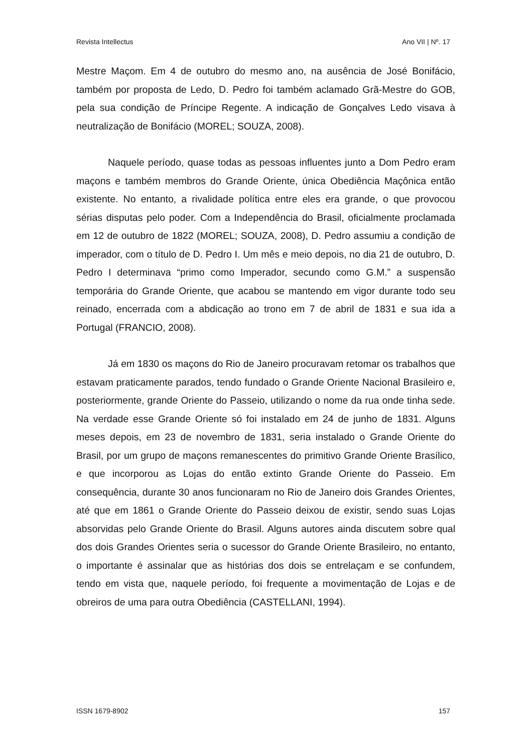Revista Intellectus Ano VII | Nº. 17
Mestre Maçom. Em 4 de outubro do mesmo ano, na ausência de José Bonifácio, também por proposta de Ledo, D. Pedro foi também aclamado Grã-Mestre do GOB, pela sua condição de Príncipe Regente. A indicação de Gonçalves Ledo visava à neutralização de Bonifácio (MOREL; SOUZA, 2008).
Naquele período, quase todas as pessoas influentes junto a Dom Pedro eram maçons e também membros do Grande Oriente, única Obediência Maçônica então existente. No entanto, a rivalidade política entre eles era grande, o que provocou sérias disputas pelo poder. Com a Independência do Brasil, oficialmente proclamada em 12 de outubro de 1822 (MOREL; SOUZA, 2008), D. Pedro assumiu a condição de imperador, com o título de D. Pedro I. Um mês e meio depois, no dia 21 de outubro, D. Pedro I determinava “primo como Imperador, secundo como G.M.” a suspensão temporária do Grande Oriente, que acabou se mantendo em vigor durante todo seu reinado, encerrada com a abdicação ao trono em 7 de abril de 1831 e sua ida a Portugal (FRANCIO, 2008).
Já em 1830 os maçons do Rio de Janeiro procuravam retomar os trabalhos que estavam praticamente parados, tendo fundado o Grande Oriente Nacional Brasileiro e, posteriormente, grande Oriente do Passeio, utilizando o nome da rua onde tinha sede. Na verdade esse Grande Oriente só foi instalado em 24 de junho de 1831. Alguns meses depois, em 23 de novembro de 1831, seria instalado o Grande Oriente do Brasil, por um grupo de maçons remanescentes do primitivo Grande Oriente Brasílico, e que incorporou as Lojas do então extinto Grande Oriente do Passeio. Em consequência, durante 30 anos funcionaram no Rio de Janeiro dois Grandes Orientes, até que em 1861 o Grande Oriente do Passeio deixou de existir, sendo suas Lojas absorvidas pelo Grande Oriente do Brasil. Alguns autores ainda discutem sobre qual dos dois Grandes Orientes seria o sucessor do Grande Oriente Brasileiro, no entanto, o importante é assinalar que as histórias dos dois se entrelaçam e se confundem, tendo em vista que, naquele período, foi frequente a movimentação de Lojas e de obreiros de uma para outra Obediência (CASTELLANI, 1994).
ISSN 1679-8902 157